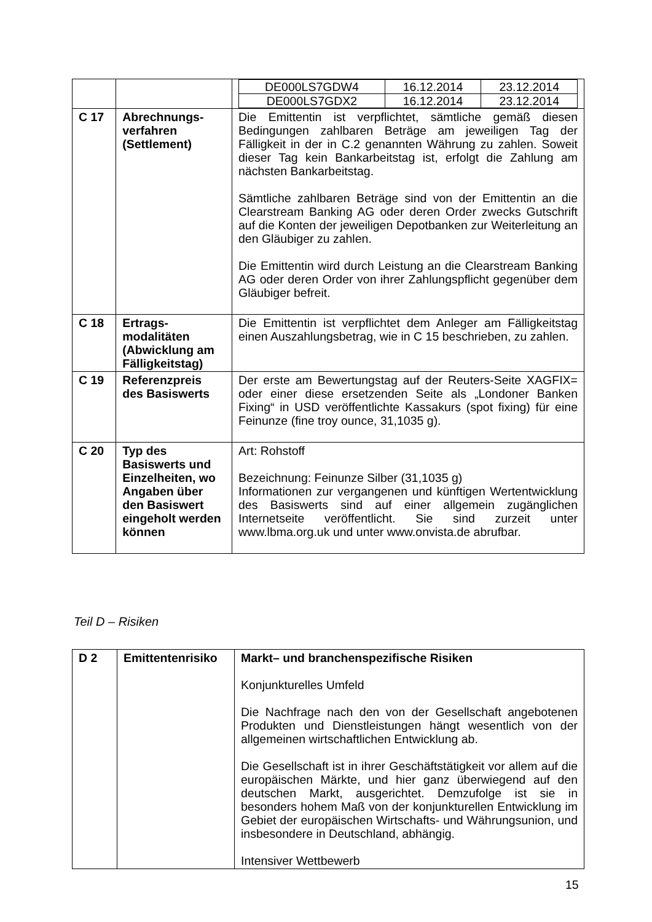| | | / DE000LS7GDW4 / 16.12.2014 / 23.12.2014 / / DE000LS7GDX2 / 16.12.2014 / 23.12.2014 / |
| C 17 | Abrechnungs-verfahren (Settlement) | Die Emittentin ist verpflichtet, sämtliche gemäß diesen Bedingungen zahlbaren Beträge am jeweiligen Tag der Fälligkeit in der in C.2 genannten Währung zu zahlen. Soweit dieser Tag kein Bankarbeitstag ist, erfolgt die Zahlung am nächsten Bankarbeitstag. Sämtliche zahlbaren Beträge sind von der Emittentin an die Clearstream Banking AG oder deren Order zwecks Gutschrift auf die Konten der jeweiligen Depotbanken zur Weiterleitung an den Gläubiger zu zahlen. Die Emittentin wird durch Leistung an die Clearstream Banking AG oder deren Order von ihrer Zahlungspflicht gegenüber dem Gläubiger befreit. |
| C 18 | Ertrags-modalitäten (Abwicklung am Fälligkeitstag) | Die Emittentin ist verpflichtet dem Anleger am Fälligkeitstag einen Auszahlungsbetrag, wie in C 15 beschrieben, zu zahlen. |
| C 19 | Referenzpreis des Basiswerts | Der erste am Bewertungstag auf der Reuters-Seite XAGFIX= oder einer diese ersetzenden Seite als „Londoner Banken Fixing“ in USD veröffentlichte Kassakurs (spot fixing) für eine Feinunze (fine troy ounce, 31,1035 g). |
| C 20 | Typ des Basiswerts und Einzelheiten, wo Angaben über den Basiswert eingeholt werden können | Art: Rohstoff Bezeichnung: Feinunze Silber (31,1035 g) Informationen zur vergangenen und künftigen Wertentwicklung des Basiswerts sind auf einer allgemein zugänglichen Internetseite veröffentlicht. Sie sind zurzeit unter www.lbma.org.uk und unter www.onvista.de abrufbar. |
Teil D – Risiken
| D 2 | Emittentenrisiko | Markt– und branchenspezifische Risiken Konjunkturelles Umfeld Die Nachfrage nach den von der Gesellschaft angebotenen Produkten und Dienstleistungen hängt wesentlich von der allgemeinen wirtschaftlichen Entwicklung ab. Die Gesellschaft ist in ihrer Geschäftstätigkeit vor allem auf die europäischen Märkte, und hier ganz überwiegend auf den deutschen Markt, ausgerichtet. Demzufolge ist sie in besonders hohem Maß von der konjunkturellen Entwicklung im Gebiet der europäischen Wirtschafts- und Währungsunion, und insbesondere in Deutschland, abhängig. Intensiver Wettbewerb |
15